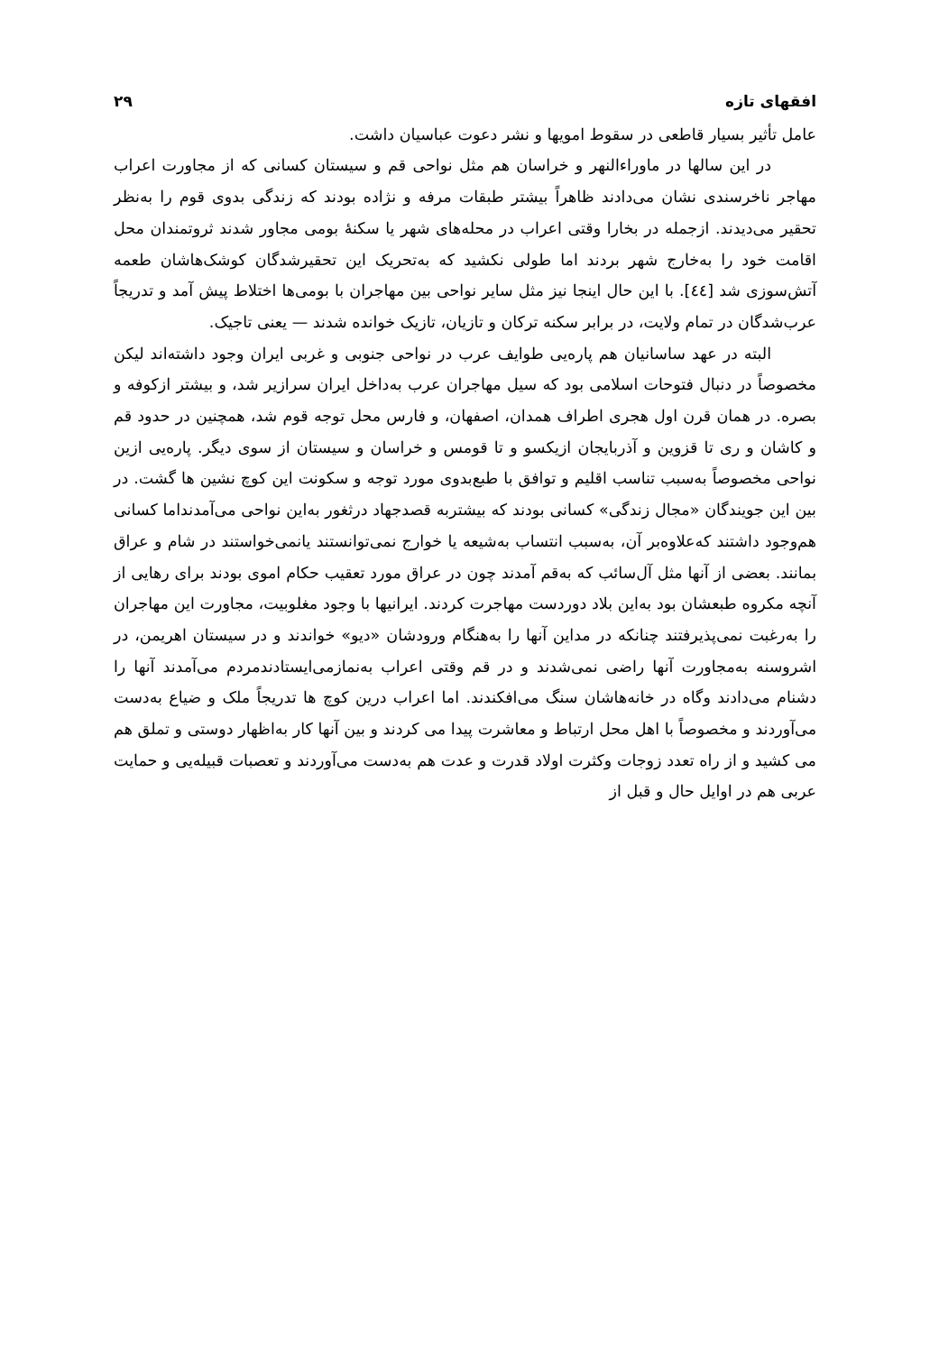افقهای تازه ۲۹
عامل تأثیر بسیار قاطعی در سقوط امویها و نشر دعوت عباسیان داشت.
در این سالها در ماوراءالنهر و خراسان هم مثل نواحی قم و سیستان کسانی که از مجاورت اعراب مهاجر ناخرسندی نشان می‌دادند ظاهراً بیشتر طبقات مرفه و نژاده بودند که زندگی بدوی قوم را به‌نظر تحقیر می‌دیدند. ازجمله در بخارا وقتی اعراب در محله‌های شهر یا سکنهٔ بومی مجاور شدند ثروتمندان محل اقامت خود را به‌خارج شهر بردند اما طولی نکشید که به‌تحریک این تحقیرشدگان کوشک‌هاشان طعمه آتش‌سوزی شد [٤٤]. با این حال اینجا نیز مثل سایر نواحی بین مهاجران با بومی‌ها اختلاط پیش آمد و تدریجاً عرب‌شدگان در تمام ولایت، در برابر سکنه ترکان و تازیان، تازیک خوانده شدند — یعنی تاجیک.
البته در عهد ساسانیان هم پاره‌یی طوایف عرب در نواحی جنوبی و غربی ایران وجود داشته‌اند لیکن مخصوصاً در دنبال فتوحات اسلامی بود که سیل مهاجران عرب به‌داخل ایران سرازیر شد، و بیشتر ازکوفه و بصره. در همان قرن اول هجری اطراف همدان، اصفهان، و فارس محل توجه قوم شد، همچنین در حدود قم و کاشان و ری تا قزوین و آذربایجان ازیکسو و تا قومس و خراسان و سیستان از سوی دیگر. پاره‌یی ازین نواحی مخصوصاً به‌سبب تناسب اقلیم و توافق با طبع‌بدوی مورد توجه و سکونت این کوچ نشین ها گشت. در بین این جویندگان «مجال زندگی» کسانی بودند که بیشتربه قصدجهاد درثغور به‌این نواحی می‌آمدنداما کسانی هم‌وجود داشتند که‌علاوه‌بر آن، به‌سبب انتساب به‌شیعه یا خوارج نمی‌توانستند یانمی‌خواستند در شام و عراق بمانند. بعضی از آنها مثل آل‌سائب که به‌قم آمدند چون در عراق مورد تعقیب حکام اموی بودند برای رهایی از آنچه مکروه طبعشان بود به‌این بلاد دوردست مهاجرت کردند. ایرانیها با وجود مغلوبیت، مجاورت این مهاجران را به‌رغبت نمی‌پذیرفتند چنانکه در مداین آنها را به‌هنگام ورودشان «دیو» خواندند و در سیستان اهریمن، در اشروسنه به‌مجاورت آنها راضی نمی‌شدند و در قم وقتی اعراب به‌نمازمی‌ایستادندمردم می‌آمدند آنها را دشنام می‌دادند وگاه در خانه‌هاشان سنگ می‌افکندند. اما اعراب درین کوچ ها تدریجاً ملک و ضیاع به‌دست می‌آوردند و مخصوصاً با اهل محل ارتباط و معاشرت پیدا می کردند و بین آنها کار به‌اظهار دوستی و تملق هم می کشید و از راه تعدد زوجات وکثرت اولاد قدرت و عدت هم به‌دست می‌آوردند و تعصبات قبیله‌یی و حمایت عربی هم در اوایل حال و قبل از